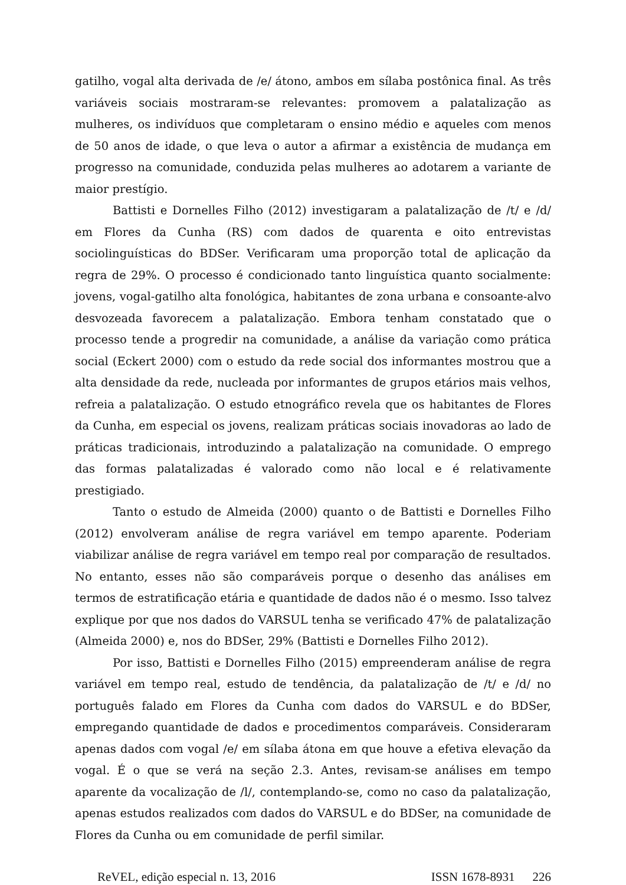gatilho, vogal alta derivada de /e/ átono, ambos em sílaba postônica final. As três variáveis sociais mostraram-se relevantes: promovem a palatalização as mulheres, os indivíduos que completaram o ensino médio e aqueles com menos de 50 anos de idade, o que leva o autor a afirmar a existência de mudança em progresso na comunidade, conduzida pelas mulheres ao adotarem a variante de maior prestígio.
Battisti e Dornelles Filho (2012) investigaram a palatalização de /t/ e /d/ em Flores da Cunha (RS) com dados de quarenta e oito entrevistas sociolinguísticas do BDSer. Verificaram uma proporção total de aplicação da regra de 29%. O processo é condicionado tanto linguística quanto socialmente: jovens, vogal-gatilho alta fonológica, habitantes de zona urbana e consoante-alvo desvozeada favorecem a palatalização. Embora tenham constatado que o processo tende a progredir na comunidade, a análise da variação como prática social (Eckert 2000) com o estudo da rede social dos informantes mostrou que a alta densidade da rede, nucleada por informantes de grupos etários mais velhos, refreia a palatalização. O estudo etnográfico revela que os habitantes de Flores da Cunha, em especial os jovens, realizam práticas sociais inovadoras ao lado de práticas tradicionais, introduzindo a palatalização na comunidade. O emprego das formas palatalizadas é valorado como não local e é relativamente prestigiado.
Tanto o estudo de Almeida (2000) quanto o de Battisti e Dornelles Filho (2012) envolveram análise de regra variável em tempo aparente. Poderiam viabilizar análise de regra variável em tempo real por comparação de resultados. No entanto, esses não são comparáveis porque o desenho das análises em termos de estratificação etária e quantidade de dados não é o mesmo. Isso talvez explique por que nos dados do VARSUL tenha se verificado 47% de palatalização (Almeida 2000) e, nos do BDSer, 29% (Battisti e Dornelles Filho 2012).
Por isso, Battisti e Dornelles Filho (2015) empreenderam análise de regra variável em tempo real, estudo de tendência, da palatalização de /t/ e /d/ no português falado em Flores da Cunha com dados do VARSUL e do BDSer, empregando quantidade de dados e procedimentos comparáveis. Consideraram apenas dados com vogal /e/ em sílaba átona em que houve a efetiva elevação da vogal. É o que se verá na seção 2.3. Antes, revisam-se análises em tempo aparente da vocalização de /l/, contemplando-se, como no caso da palatalização, apenas estudos realizados com dados do VARSUL e do BDSer, na comunidade de Flores da Cunha ou em comunidade de perfil similar.
ReVEL, edição especial n. 13, 2016 ISSN 1678-8931 226